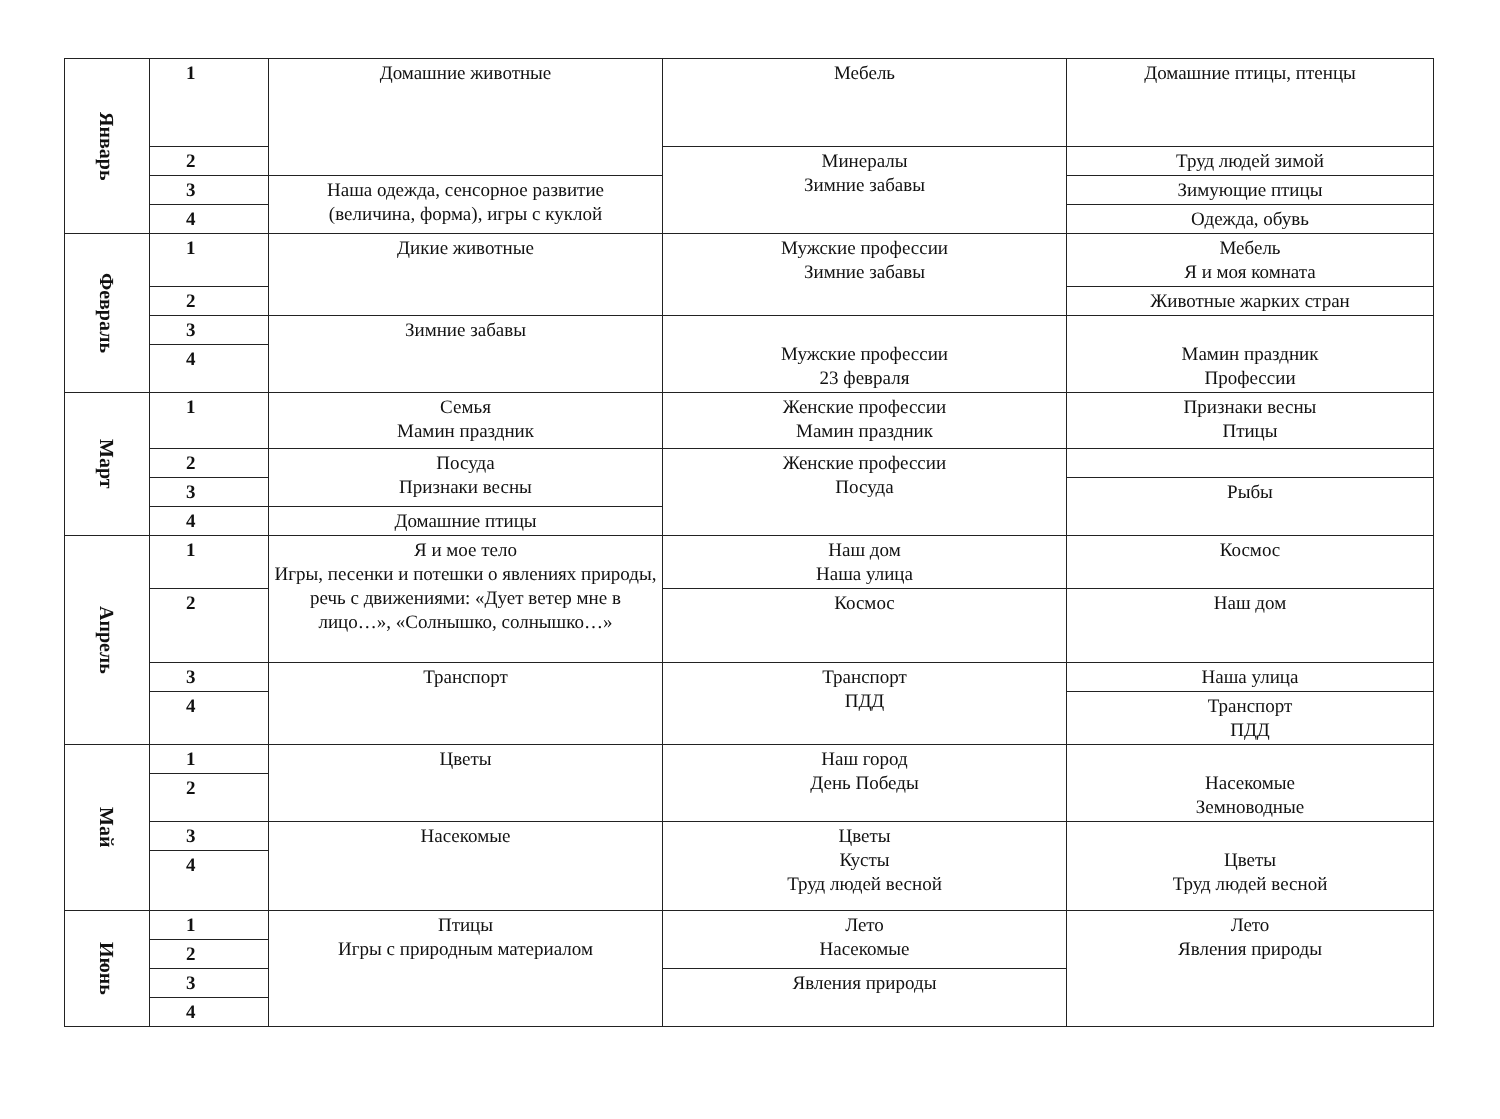| Январь | 1 | Домашние животные | Мебель | Домашние птицы, птенцы |
| | 2 | | Минералы Зимние забавы | Труд людей зимой |
| | 3 | Наша одежда, сенсорное развитие (величина, форма), игры с куклой | | Зимующие птицы |
| | 4 | | | Одежда, обувь |
| Февраль | 1 | Дикие животные | Мужские профессии Зимние забавы | Мебель Я и моя комната |
| | 2 | | | Животные жарких стран |
| | 3 | Зимние забавы | Мужские профессии 23 февраля | Мамин праздник Профессии |
| | 4 | | | |
| Март | 1 | Семья Мамин праздник | Женские профессии Мамин праздник | Признаки весны Птицы |
| | 2 | Посуда Признаки весны | Женские профессии Посуда | |
| | 3 | | | Рыбы |
| | 4 | Домашние птицы | | |
| Апрель | 1 | Я и мое тело Игры, песенки и потешки о явлениях природы, речь с движениями: «Дует ветер мне в лицо…», «Солнышко, солнышко…» | Наш дом Наша улица | Космос |
| | 2 | | Космос | Наш дом |
| | 3 | Транспорт | Транспорт ПДД | Наша улица |
| | 4 | | | Транспорт ПДД |
| Май | 1 | Цветы | Наш город День Победы | Насекомые Земноводные |
| | 2 | | | |
| | 3 | Насекомые | Цветы Кусты Труд людей весной | Цветы Труд людей весной |
| | 4 | | | |
| Июнь | 1 | Птицы Игры с природным материалом | Лето Насекомые | Лето Явления природы |
| | 2 | | | |
| | 3 | | Явления природы | |
| | 4 | | | |